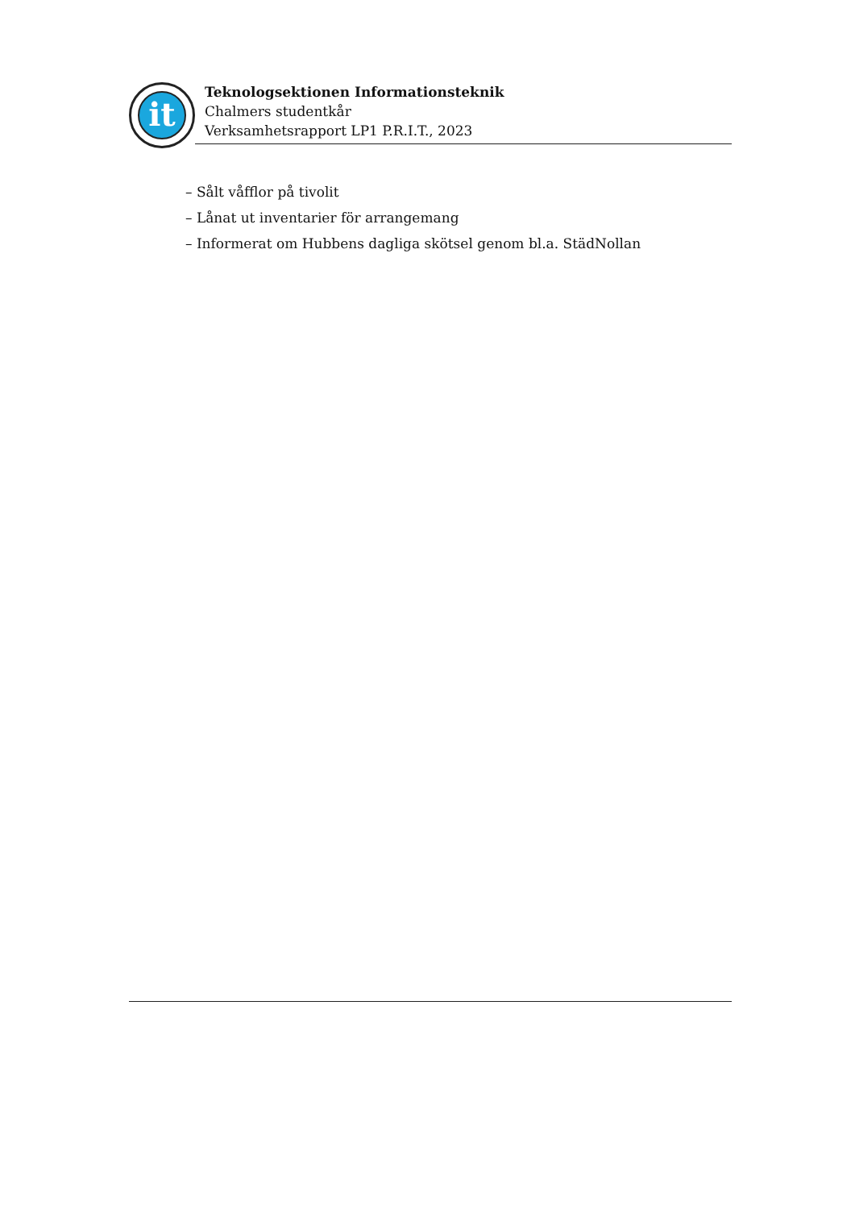it
Teknologsektionen Informationsteknik
Chalmers studentkår
Verksamhetsrapport LP1 P.R.I.T., 2023
– Sålt våfflor på tivolit
– Lånat ut inventarier för arrangemang
– Informerat om Hubbens dagliga skötsel genom bl.a. StädNollan